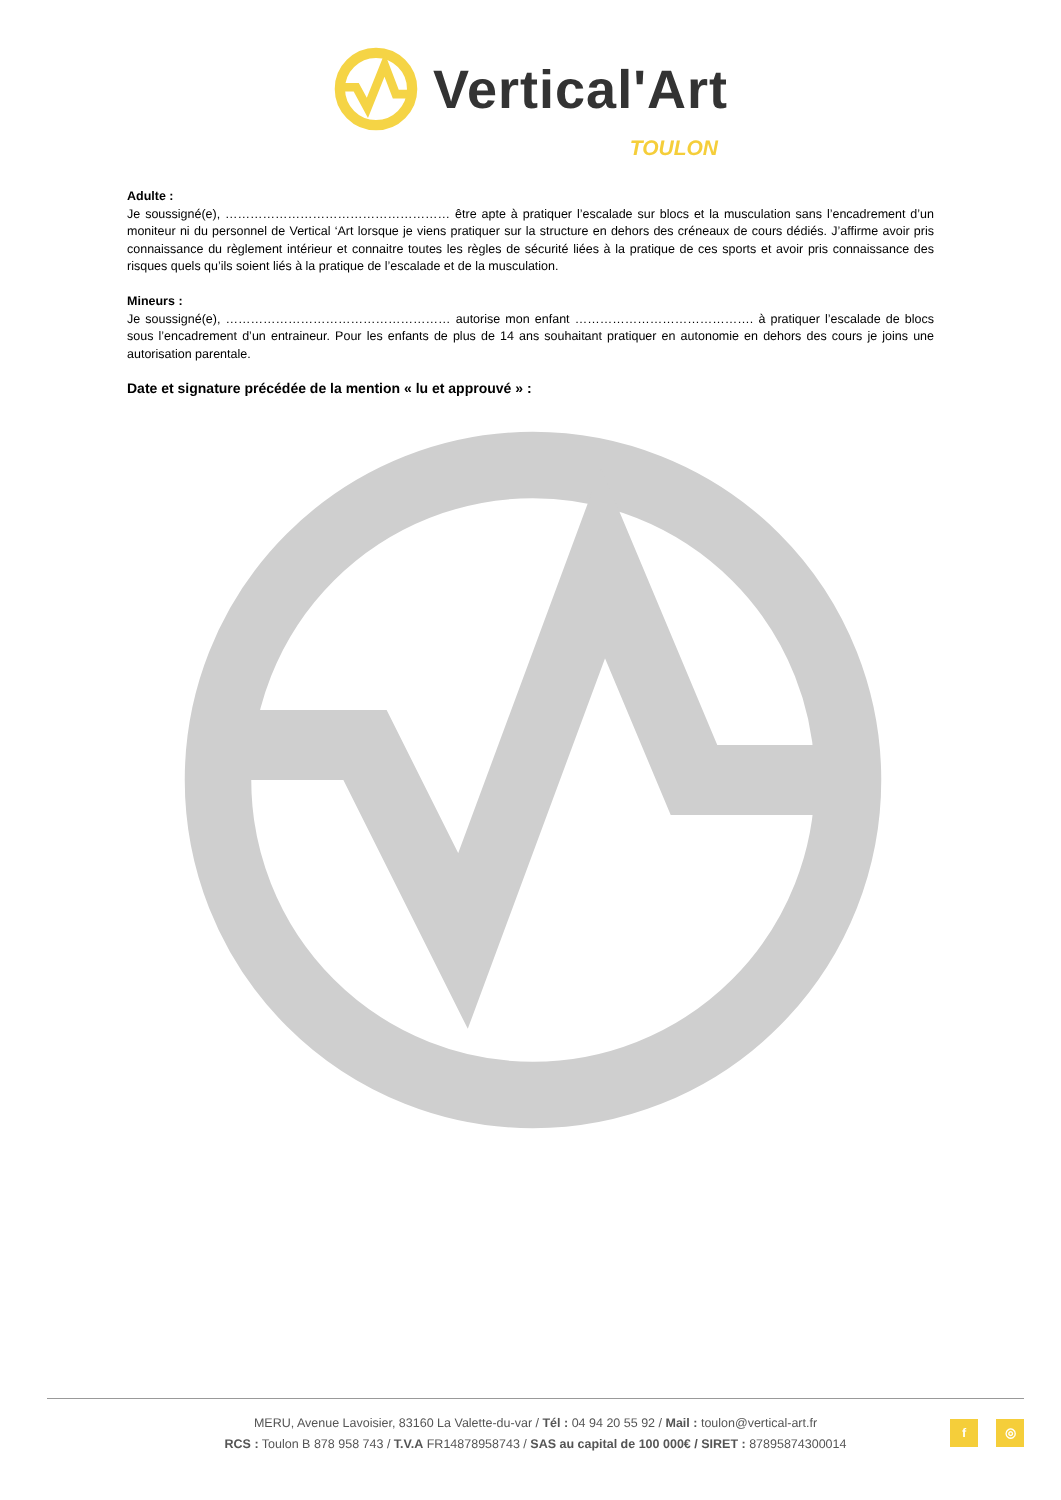Vertical'Art
TOULON
Adulte :
Je soussigné(e), ……………………………………………… être apte à pratiquer l’escalade sur blocs et la musculation sans l’encadrement d’un moniteur ni du personnel de Vertical ‘Art lorsque je viens pratiquer sur la structure en dehors des créneaux de cours dédiés. J’affirme avoir pris connaissance du règlement intérieur et connaitre toutes les règles de sécurité liées à la pratique de ces sports et avoir pris connaissance des risques quels qu’ils soient liés à la pratique de l’escalade et de la musculation.
Mineurs :
Je soussigné(e), ……………………………………………… autorise mon enfant ……………………………………. à pratiquer l’escalade de blocs sous l’encadrement d’un entraineur. Pour les enfants de plus de 14 ans souhaitant pratiquer en autonomie en dehors des cours je joins une autorisation parentale.
Date et signature précédée de la mention « lu et approuvé » :
MERU, Avenue Lavoisier, 83160 La Valette-du-var / Tél : 04 94 20 55 92 / Mail : toulon@vertical-art.fr
RCS : Toulon B 878 958 743 / T.V.A FR14878958743 / SAS au capital de 100 000€ / SIRET : 87895874300014
f ◎